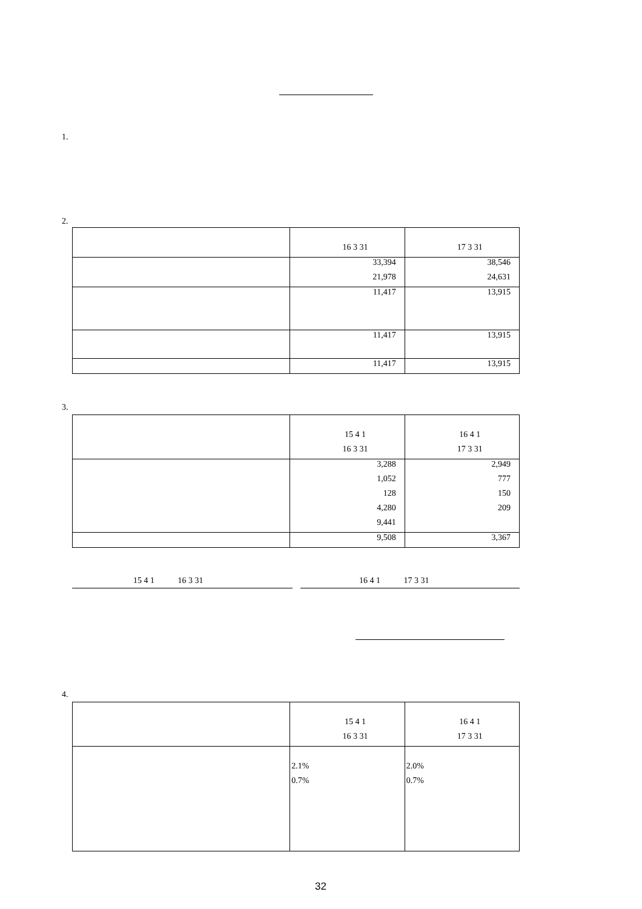1.
2.
| | 16 3 31 | 17 3 31 |
| | 33,394 | 38,546 |
| | 21,978 | 24,631 |
| | 11,417 | 13,915 |
| | 11,417 | 13,915 |
| | 11,417 | 13,915 |
3.
| | 15 4 1 | 16 4 1 |
| | 16 3 31 | 17 3 31 |
| | 3,288 | 2,949 |
| | 1,052 | 777 |
| | 128 | 150 |
| | 4,280 | 209 |
| | 9,441 | |
| | 9,508 | 3,367 |
15 4 1 16 3 31 16 4 1 17 3 31
4.
| | 15 4 1 | 16 4 1 |
| | 16 3 31 | 17 3 31 |
| | 2.1% | 2.0% |
| | 0.7% | 0.7% |
32